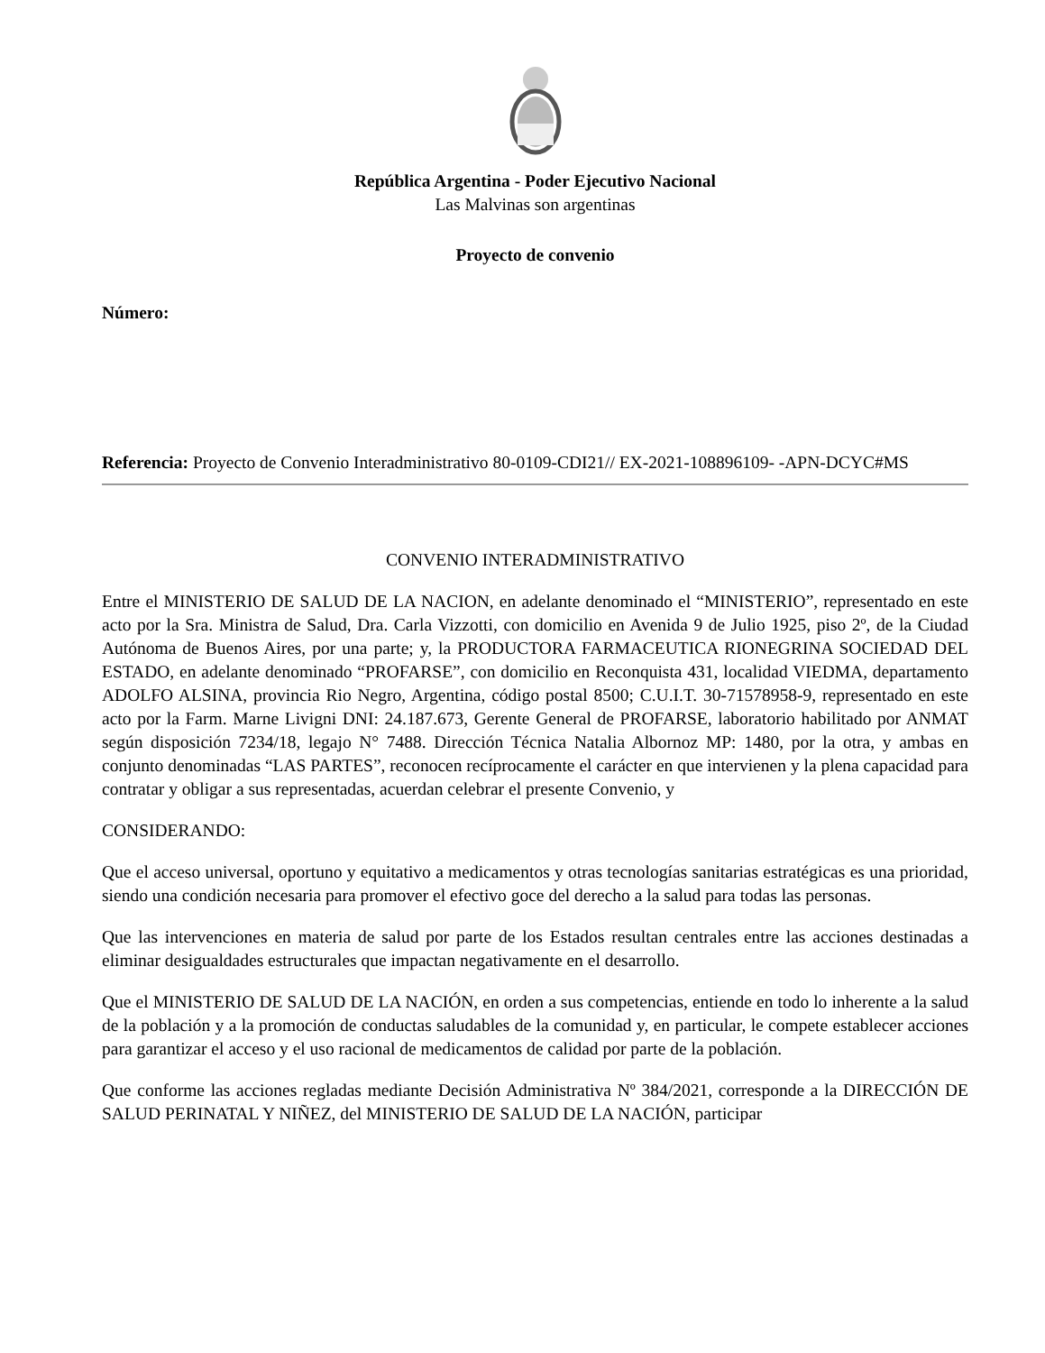República Argentina - Poder Ejecutivo Nacional
Las Malvinas son argentinas
Proyecto de convenio
Número:
Referencia: Proyecto de Convenio Interadministrativo 80-0109-CDI21// EX-2021-108896109- -APN-DCYC#MS
CONVENIO INTERADMINISTRATIVO
Entre el MINISTERIO DE SALUD DE LA NACION, en adelante denominado el “MINISTERIO”, representado en este acto por la Sra. Ministra de Salud, Dra. Carla Vizzotti, con domicilio en Avenida 9 de Julio 1925, piso 2º, de la Ciudad Autónoma de Buenos Aires, por una parte; y, la PRODUCTORA FARMACEUTICA RIONEGRINA SOCIEDAD DEL ESTADO, en adelante denominado “PROFARSE”, con domicilio en Reconquista 431, localidad VIEDMA, departamento ADOLFO ALSINA, provincia Rio Negro, Argentina, código postal 8500; C.U.I.T. 30-71578958-9, representado en este acto por la Farm. Marne Livigni DNI: 24.187.673, Gerente General de PROFARSE, laboratorio habilitado por ANMAT según disposición 7234/18, legajo N° 7488. Dirección Técnica Natalia Albornoz MP: 1480, por la otra, y ambas en conjunto denominadas “LAS PARTES”, reconocen recíprocamente el carácter en que intervienen y la plena capacidad para contratar y obligar a sus representadas, acuerdan celebrar el presente Convenio, y
CONSIDERANDO:
Que el acceso universal, oportuno y equitativo a medicamentos y otras tecnologías sanitarias estratégicas es una prioridad, siendo una condición necesaria para promover el efectivo goce del derecho a la salud para todas las personas.
Que las intervenciones en materia de salud por parte de los Estados resultan centrales entre las acciones destinadas a eliminar desigualdades estructurales que impactan negativamente en el desarrollo.
Que el MINISTERIO DE SALUD DE LA NACIÓN, en orden a sus competencias, entiende en todo lo inherente a la salud de la población y a la promoción de conductas saludables de la comunidad y, en particular, le compete establecer acciones para garantizar el acceso y el uso racional de medicamentos de calidad por parte de la población.
Que conforme las acciones regladas mediante Decisión Administrativa Nº 384/2021, corresponde a la DIRECCIÓN DE SALUD PERINATAL Y NIÑEZ, del MINISTERIO DE SALUD DE LA NACIÓN, participar